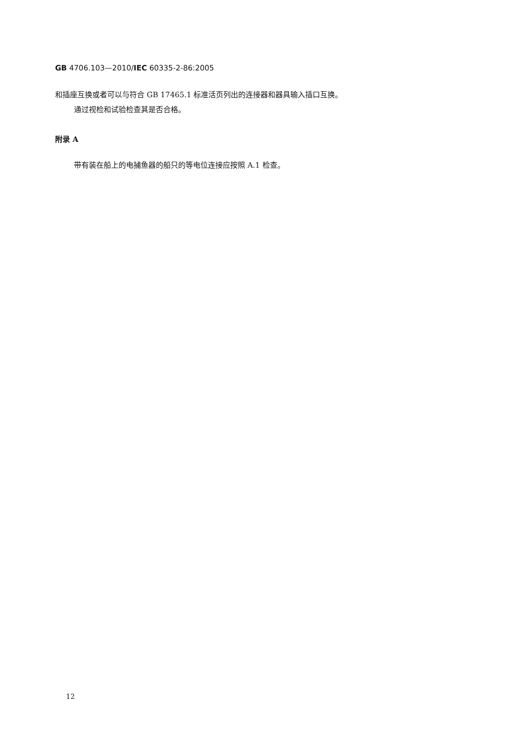GB 4706.103—2010/IEC 60335-2-86:2005
和插座互换或者可以与符合 GB 17465.1 标准活页列出的连接器和器具输入插口互换。
通过视检和试验检查其是否合格。
附录 A
带有装在船上的电捕鱼器的船只的等电位连接应按照 A.1 检查。
12